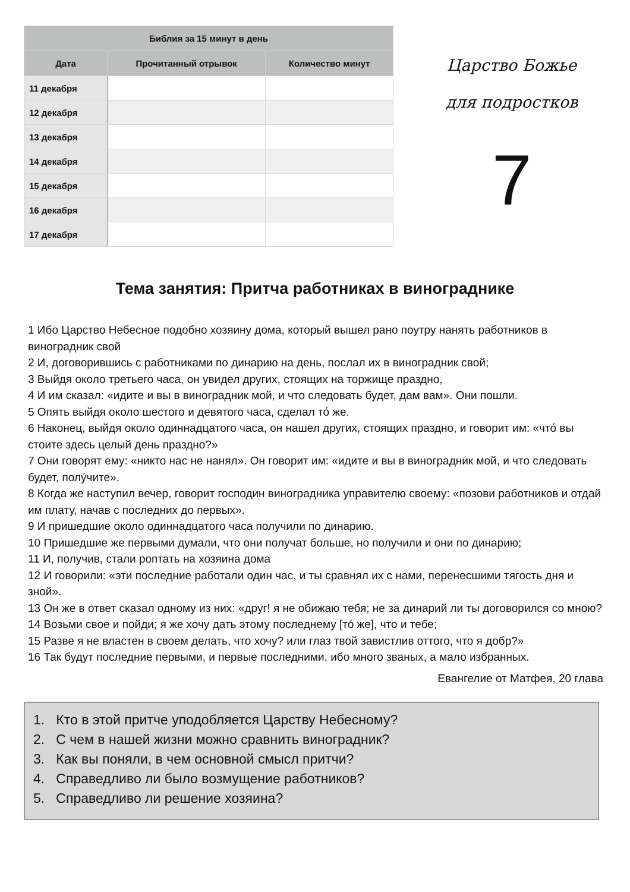| Библия за 15 минут в день | | |
| --- | --- | --- |
| Дата | Прочитанный отрывок | Количество минут |
| 11 декабря | | |
| 12 декабря | | |
| 13 декабря | | |
| 14 декабря | | |
| 15 декабря | | |
| 16 декабря | | |
| 17 декабря | | |
Царство Божье
для подростков
7
Тема занятия: Притча работниках в винограднике
1 Ибо Царство Небесное подобно хозяину дома, который вышел рано поутру нанять работников в виноградник свой
2 И, договорившись с работниками по динарию на день, послал их в виноградник свой;
3 Выйдя около третьего часа, он увидел других, стоящих на торжище праздно,
4 И им сказал: «идите и вы в виноградник мой, и что следовать будет, дам вам». Они пошли.
5 Опять выйдя около шестого и девятого часа, сделал то́ же.
6 Наконец, выйдя около одиннадцатого часа, он нашел других, стоящих праздно, и говорит им: «что́ вы стоите здесь целый день праздно?»
7 Они говорят ему: «никто нас не нанял». Он говорит им: «идите и вы в виноградник мой, и что следовать будет, полу́чите».
8 Когда же наступил вечер, говорит господин виноградника управителю своему: «позови работников и отдай им плату, начав с последних до первых».
9 И пришедшие около одиннадцатого часа получили по динарию.
10 Пришедшие же первыми думали, что они получат больше, но получили и они по динарию;
11 И, получив, стали роптать на хозяина дома
12 И говорили: «эти последние работали один час, и ты сравнял их с нами, перенесшими тягость дня и зной».
13 Он же в ответ сказал одному из них: «друг! я не обижаю тебя; не за динарий ли ты договорился со мною?
14 Возьми свое и пойди; я же хочу дать этому последнему [то́ же], что и тебе;
15 Разве я не властен в своем делать, что хочу? или глаз твой завистлив оттого, что я добр?»
16 Так будут последние первыми, и первые последними, ибо много званых, а мало избранных.
Евангелие от Матфея, 20 глава
1. Кто в этой притче уподобляется Царству Небесному?
2. С чем в нашей жизни можно сравнить виноградник?
3. Как вы поняли, в чем основной смысл притчи?
4. Справедливо ли было возмущение работников?
5. Справедливо ли решение хозяина?